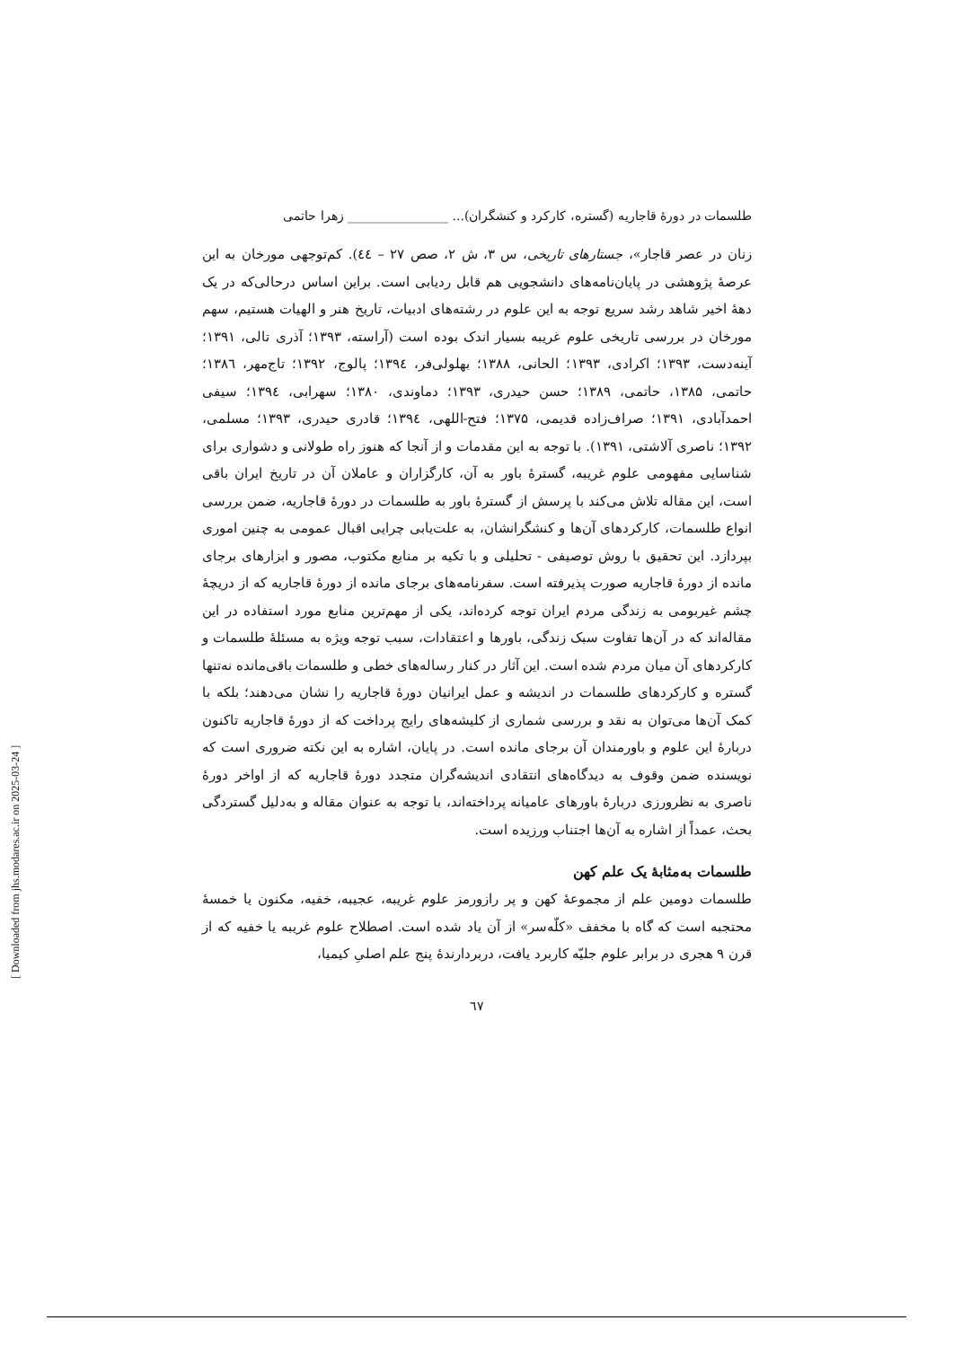طلسمات در دورهٔ قاجاریه (گستره، کارکرد و کنشگران)... ________________ زهرا حاتمی
زنان در عصر قاجار»، جستارهای تاریخی، س ۳، ش ۲، صص ۲۷ – ٤٤). کم‌توجهی مورخان به این عرصهٔ پژوهشی در پایان‌نامه‌های دانشجویی هم قابل ردیابی است. براین اساس درحالی‌که در یک دههٔ اخیر شاهد رشد سریع توجه به این علوم در رشته‌های ادبیات، تاریخ هنر و الهیات هستیم، سهم مورخان در بررسی تاریخی علوم غریبه بسیار اندک بوده است (آراسته، ۱۳۹۳؛ آذری تالی، ۱۳۹۱؛ آینه‌دست، ۱۳۹۳؛ اکرادی، ۱۳۹۳؛ الحانی، ۱۳۸۸؛ بهلولی‌فر، ۱۳۹٤؛ پالوج، ۱۳۹۲؛ تاج‌مهر، ۱۳۸٦؛ حاتمی، ۱۳۸۵، حاتمی، ۱۳۸۹؛ حسن حیدری، ۱۳۹۳؛ دماوندی، ۱۳۸۰؛ سهرابی، ۱۳۹٤؛ سیفی احمدآبادی، ۱۳۹۱؛ صراف‌زاده قدیمی، ۱۳۷۵؛ فتح‌-اللهی، ۱۳۹٤؛ قادری حیدری، ۱۳۹۳؛ مسلمی، ۱۳۹۲؛ ناصری آلاشتی، ۱۳۹۱). با توجه به این مقدمات و از آنجا که هنوز راه طولانی و دشواری برای شناسایی مفهومی علوم غریبه، گسترهٔ باور به آن، کارگزاران و عاملان آن در تاریخ ایران باقی است، این مقاله تلاش می‌کند با پرسش از گسترهٔ باور به طلسمات در دورهٔ قاجاریه، ضمن بررسی انواع طلسمات، کارکردهای آن‌ها و کنشگرانشان، به علت‌یابی چرایی اقبال عمومی به چنین اموری بپردازد. این تحقیق با روش توصیفی - تحلیلی و با تکیه بر منابع مکتوب، مصور و ابزارهای برجای مانده از دورهٔ قاجاریه صورت پذیرفته است. سفرنامه‌های برجای مانده از دورهٔ قاجاریه که از دریچهٔ چشم غیربومی به زندگی مردم ایران توجه کرده‌اند، یکی از مهم‌ترین منابع مورد استفاده در این مقاله‌اند که در آن‌ها تفاوت سبک زندگی، باورها و اعتقادات، سبب توجه ویژه به مسئلهٔ طلسمات و کارکردهای آن میان مردم شده است. این آثار در کنار رساله‌های خطی و طلسمات باقی‌مانده نه‌تنها گستره و کارکردهای طلسمات در اندیشه و عمل ایرانیان دورهٔ قاجاریه را نشان می‌دهند؛ بلکه با کمک آن‌ها می‌توان به نقد و بررسی شماری از کلیشه‌های رایج پرداخت که از دورهٔ قاجاریه تاکنون دربارهٔ این علوم و باورمندان آن برجای مانده است. در پایان، اشاره به این نکته ضروری است که نویسنده ضمن وقوف به دیدگاه‌های انتقادی اندیشه‌گران متجدد دورهٔ قاجاریه که از اواخر دورهٔ ناصری به نظرورزی دربارهٔ باورهای عامیانه پرداخته‌اند، با توجه به عنوان مقاله و به‌دلیل گستردگی بحث، عمداً از اشاره به آن‌ها اجتناب ورزیده است.
طلسمات به‌مثابهٔ یک علم کهن
طلسمات دومین علم از مجموعهٔ کهن و پر رازورمز علوم غریبه، عجیبه، خفیه، مکنون یا خمسهٔ محتجبه است که گاه با مخفف «کلّه‌سر» از آن یاد شده است. اصطلاح علوم غریبه یا خفیه که از قرن ۹ هجری در برابر علوم جلیّه کاربرد یافت، دربردارندهٔ پنج علم اصلیِ کیمیا،
٦٧
[ Downloaded from jhs.modares.ac.ir on 2025-03-24 ]